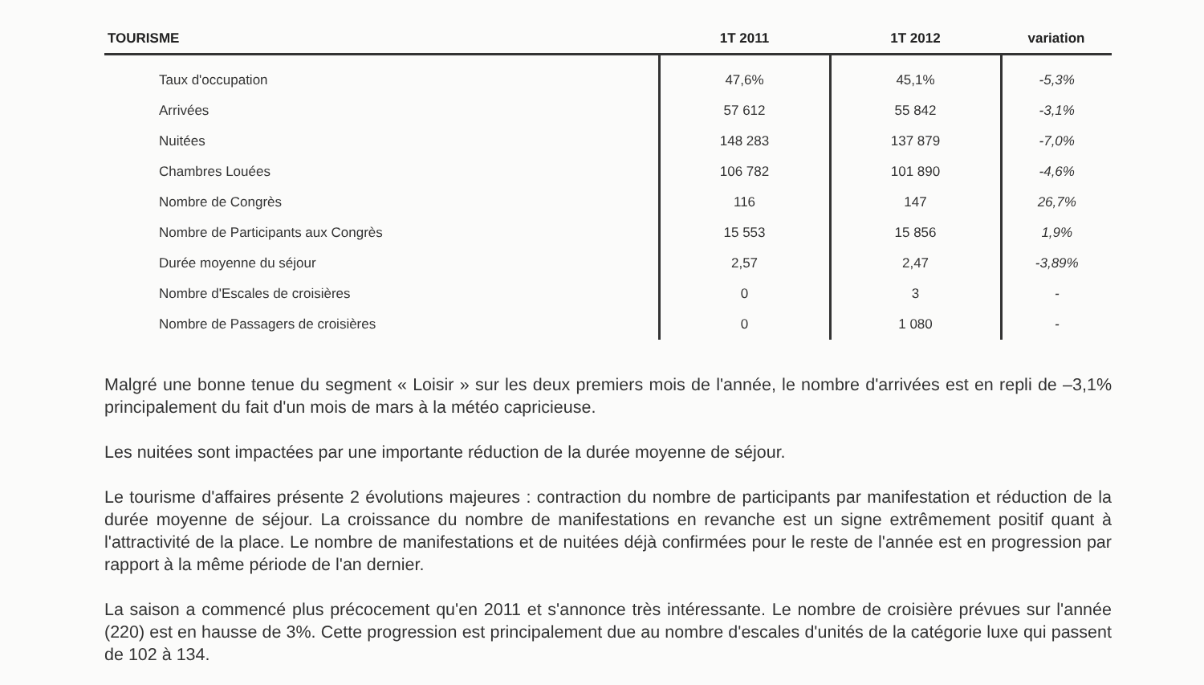| TOURISME | 1T 2011 | 1T 2012 | variation |
| --- | --- | --- | --- |
| Taux d'occupation | 47,6% | 45,1% | -5,3% |
| Arrivées | 57 612 | 55 842 | -3,1% |
| Nuitées | 148 283 | 137 879 | -7,0% |
| Chambres Louées | 106 782 | 101 890 | -4,6% |
| Nombre de Congrès | 116 | 147 | 26,7% |
| Nombre de Participants aux Congrès | 15 553 | 15 856 | 1,9% |
| Durée moyenne du séjour | 2,57 | 2,47 | -3,89% |
| Nombre d'Escales de croisières | 0 | 3 | - |
| Nombre de Passagers de croisières | 0 | 1 080 | - |
Malgré une bonne tenue du segment « Loisir » sur les deux premiers mois de l'année, le nombre d'arrivées est en repli de –3,1% principalement du fait d'un mois de mars à la météo capricieuse.
Les nuitées sont impactées par une importante réduction de la durée moyenne de séjour.
Le tourisme d'affaires présente 2 évolutions majeures : contraction du nombre de participants par manifestation et réduction de la durée moyenne de séjour. La croissance du nombre de manifestations en revanche est un signe extrêmement positif quant à l'attractivité de la place. Le nombre de manifestations et de nuitées déjà confirmées pour le reste de l'année est en progression par rapport à la même période de l'an dernier.
La saison a commencé plus précocement qu'en 2011 et s'annonce très intéressante. Le nombre de croisière prévues sur l'année (220) est en hausse de 3%. Cette progression est principalement due au nombre d'escales d'unités de la catégorie luxe qui passent de 102 à 134.